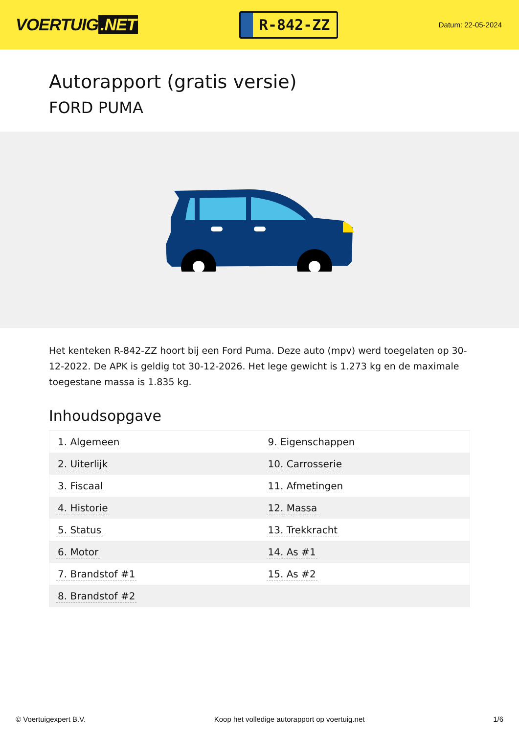VOERTUIG.NET
R-842-ZZ
Datum: 22-05-2024
Autorapport (gratis versie)
FORD PUMA
Het kenteken R-842-ZZ hoort bij een Ford Puma. Deze auto (mpv) werd toegelaten op 30-12-2022. De APK is geldig tot 30-12-2026. Het lege gewicht is 1.273 kg en de maximale toegestane massa is 1.835 kg.
Inhoudsopgave
| 1. Algemeen | 9. Eigenschappen |
| 2. Uiterlijk | 10. Carrosserie |
| 3. Fiscaal | 11. Afmetingen |
| 4. Historie | 12. Massa |
| 5. Status | 13. Trekkracht |
| 6. Motor | 14. As #1 |
| 7. Brandstof #1 | 15. As #2 |
| 8. Brandstof #2 | |
© Voertuigexpert B.V. Koop het volledige autorapport op voertuig.net 1/6